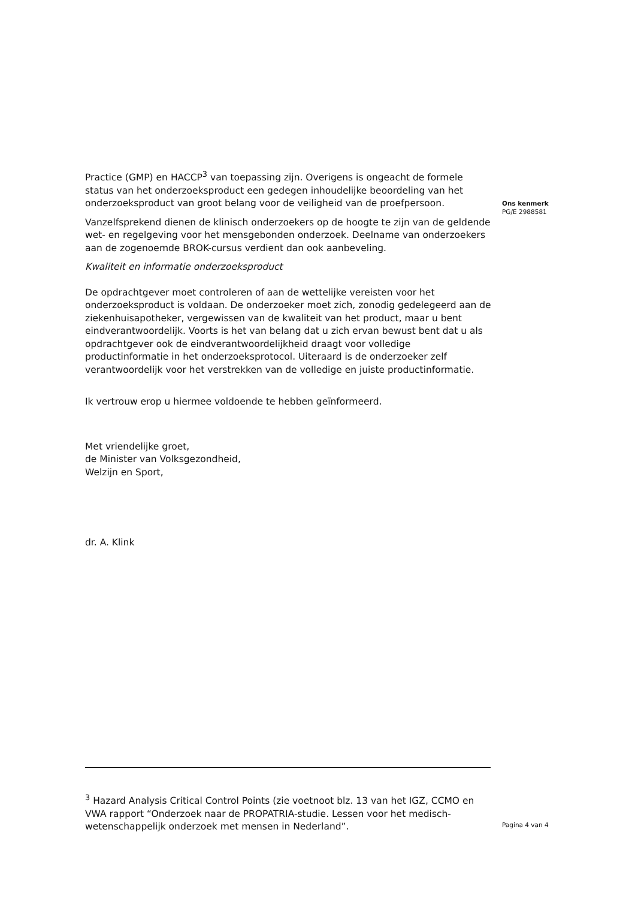Practice (GMP) en HACCP<sup>3</sup> van toepassing zijn. Overigens is ongeacht de formele status van het onderzoeksproduct een gedegen inhoudelijke beoordeling van het onderzoeksproduct van groot belang voor de veiligheid van de proefpersoon.
Vanzelfsprekend dienen de klinisch onderzoekers op de hoogte te zijn van de geldende wet- en regelgeving voor het mensgebonden onderzoek. Deelname van onderzoekers aan de zogenoemde BROK-cursus verdient dan ook aanbeveling.
Kwaliteit en informatie onderzoeksproduct
De opdrachtgever moet controleren of aan de wettelijke vereisten voor het onderzoeksproduct is voldaan. De onderzoeker moet zich, zonodig gedelegeerd aan de ziekenhuisapotheker, vergewissen van de kwaliteit van het product, maar u bent eindverantwoordelijk. Voorts is het van belang dat u zich ervan bewust bent dat u als opdrachtgever ook de eindverantwoordelijkheid draagt voor volledige productinformatie in het onderzoeksprotocol. Uiteraard is de onderzoeker zelf verantwoordelijk voor het verstrekken van de volledige en juiste productinformatie.
Ik vertrouw erop u hiermee voldoende te hebben geïnformeerd.
Met vriendelijke groet,
de Minister van Volksgezondheid,
Welzijn en Sport,
dr. A. Klink
Ons kenmerk
PG/E 2988581
<sup>3</sup> Hazard Analysis Critical Control Points (zie voetnoot blz. 13 van het IGZ, CCMO en VWA rapport “Onderzoek naar de PROPATRIA-studie. Lessen voor het medisch-wetenschappelijk onderzoek met mensen in Nederland”.
Pagina 4 van 4